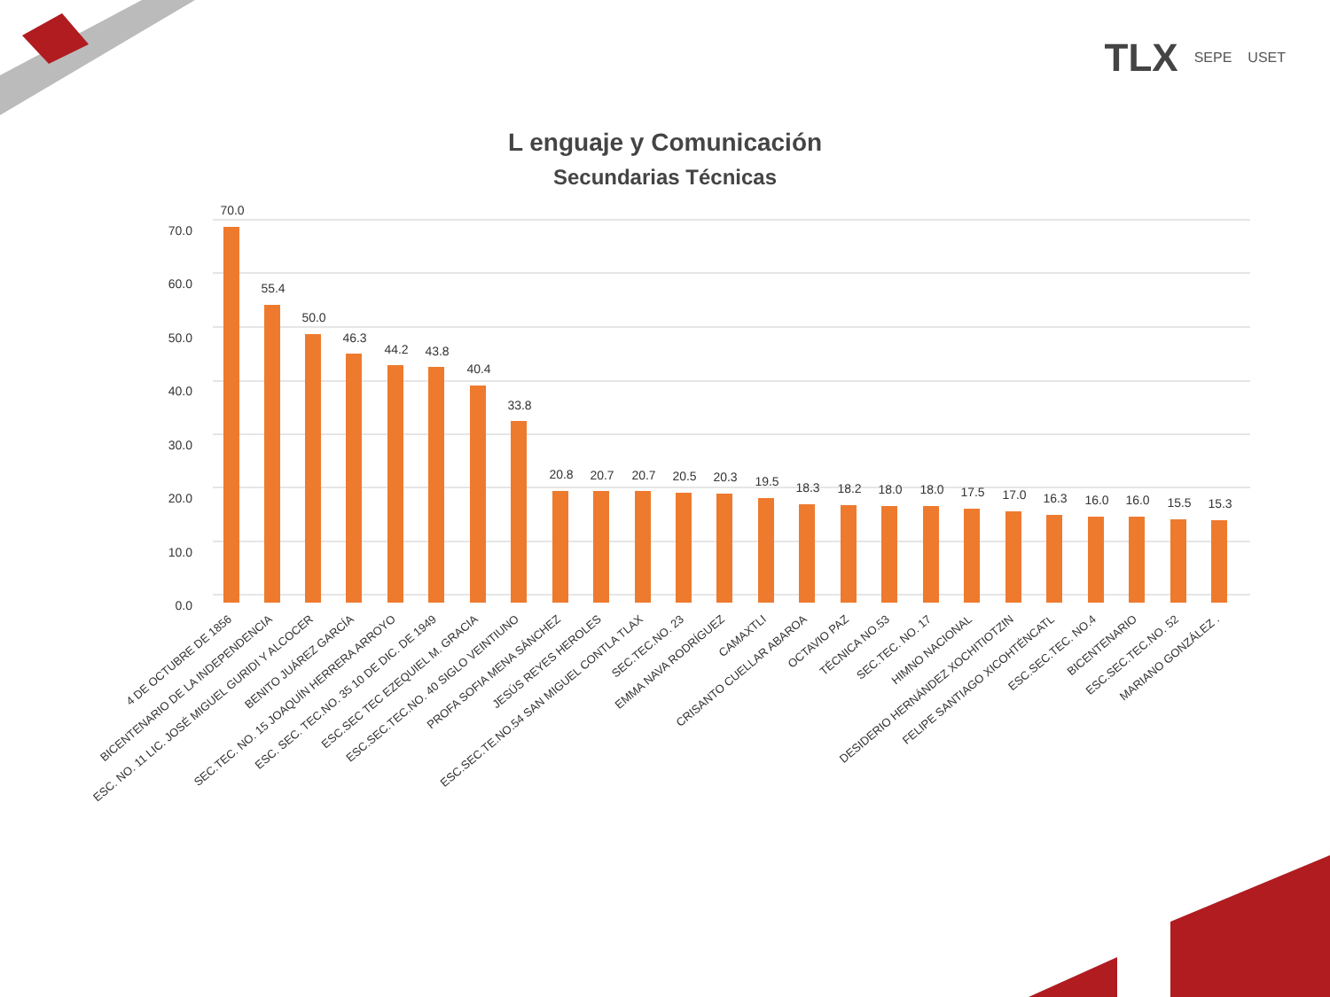TLX SEPE USET
L enguaje y Comunicación
Secundarias Técnicas
0.0
10.0
20.0
30.0
40.0
50.0
60.0
70.0
70.0
55.4
50.0
46.3
44.2
43.8
40.4
33.8
20.8
20.7
20.7
20.5
20.3
19.5
18.3
18.2
18.0
18.0
17.5
17.0
16.3
16.0
16.0
15.5
15.3
4 DE OCTUBRE DE 1856
BICENTENARIO DE LA INDEPENDENCIA
ESC. NO. 11 LIC. JOSÉ MIGUEL GURIDI Y ALCOCER
BENITO JUÁREZ GARCÍA
SEC.TEC. NO. 15 JOAQUÍN HERRERA ARROYO
ESC. SEC. TEC.NO. 35 10 DE DIC. DE 1949
ESC.SEC TEC EZEQUIEL M. GRACIA
ESC.SEC.TEC.NO. 40 SIGLO VEINTIUNO
PROFA SOFIA MENA SÁNCHEZ
JESÚS REYES HEROLES
ESC.SEC.TE.NO.54 SAN MIGUEL CONTLA TLAX
SEC.TEC.NO. 23
EMMA NAVA RODRÍGUEZ
CAMAXTLI
CRISANTO CUELLAR ABAROA
OCTAVIO PAZ
TÉCNICA NO.53
SEC.TEC. NO. 17
HIMNO NACIONAL
DESIDERIO HERNÁNDEZ XOCHITIOTZIN
FELIPE SANTIAGO XICOHTÉNCATL
ESC.SEC.TEC. NO.4
BICENTENARIO
ESC.SEC.TEC.NO. 52
MARIANO GONZÁLEZ .